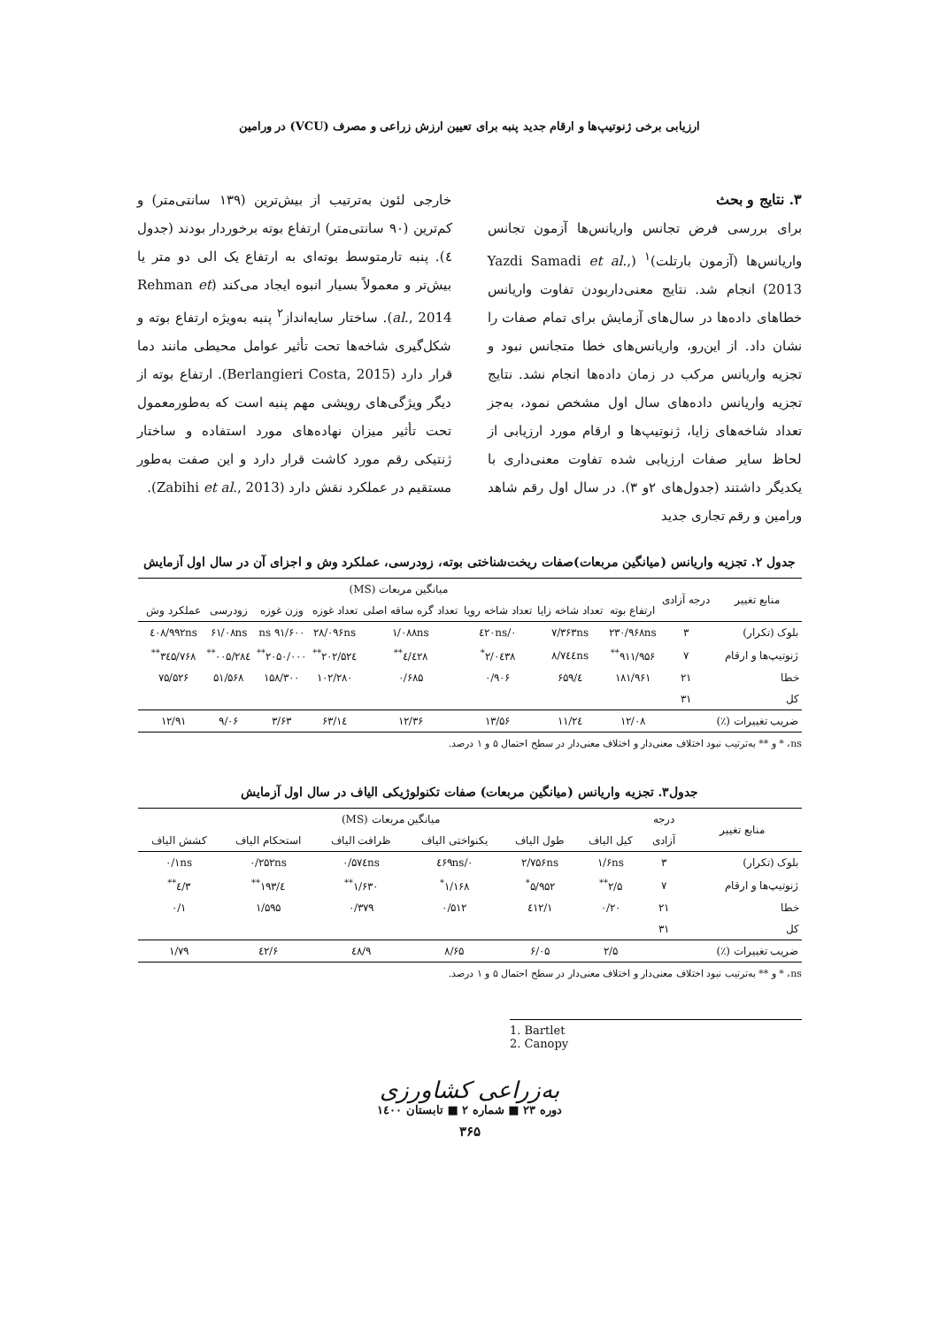ارزیابی برخی ژنوتیپ‌ها و ارقام جدید پنبه برای تعیین ارزش زراعی و مصرف (VCU) در ورامین
۳. نتایج و بحث
برای بررسی فرض تجانس واریانس‌ها آزمون تجانس واریانس‌ها (آزمون بارتلت)<sup>۱</sup> (Yazdi Samadi et al., 2013) انجام شد. نتایج معنی‌داربودن تفاوت واریانس خطاهای داده‌ها در سال‌های آزمایش برای تمام صفات را نشان داد. از این‌رو، واریانس‌های خطا متجانس نبود و تجزیه واریانس مرکب در زمان داده‌ها انجام نشد. نتایج تجزیه واریانس داده‌های سال اول مشخص نمود، به‌جز تعداد شاخه‌های زایا، ژنوتیپ‌ها و ارقام مورد ارزیابی از لحاظ سایر صفات ارزیابی شده تفاوت معنی‌داری با یکدیگر داشتند (جدول‌های ۲و ۳). در سال اول رقم شاهد ورامین و رقم تجاری جدید
خارجی لئون به‌ترتیب از بیش‌ترین (۱۳۹ سانتی‌متر) و کم‌ترین (۹۰ سانتی‌متر) ارتفاع بوته برخوردار بودند (جدول ٤). پنبه تارمتوسط بوته‌ای به ارتفاع یک الی دو متر یا بیش‌تر و معمولاً بسیار انبوه ایجاد می‌کند (Rehman et al., 2014). ساختار سایه‌انداز<sup>۲</sup> پنبه به‌ویژه ارتفاع بوته و شکل‌گیری شاخه‌ها تحت تأثیر عوامل محیطی مانند دما قرار دارد (Berlangieri Costa, 2015). ارتفاع بوته از دیگر ویژگی‌های رویشی مهم پنبه است که به‌طورمعمول تحت تأثیر میزان نهاده‌های مورد استفاده و ساختار ژنتیکی رقم مورد کاشت قرار دارد و این صفت به‌طور مستقیم در عملکرد نقش دارد (Zabihi et al., 2013).
جدول ۲. تجزیه واریانس (میانگین مربعات)صفات ریخت‌شناختی بوته، زودرسی، عملکرد وش و اجزای آن در سال اول آزمایش
| منابع تغییر | درجه آزادی | میانگین مربعات (MS) | | | | | | | | |
| --- | --- | --- | --- | --- | --- | --- | --- | --- | --- | --- |
| | | ارتفاع بوته | تعداد شاخه زایا | تعداد شاخه رویا | تعداد گره ساقه اصلی | تعداد غوزه | وزن غوزه | زودرسی | عملکرد وش | |
| بلوک (تکرار) | ۳ | ۲۳۰/۹۶۸ns | ۷/۳۶۳ns | ۰/٤۲۰ns | ۱/۰۸۸ns | ۲۸/۰۹۶ns | ۹۱/۶۰۰ ns | ۶۱/۰۸ns | ٤۰۸/۹۹۲ns | |
| ژنوتیپ‌ها و ارقام | ۷ | ۹۱۱/۹۵۶<sup>**</sup> | ۸/۷٤٤ns | ۲/۰٤۳۸<sup>*</sup> | ٤/٤۲۸<sup>**</sup> | ۲۰۲/۵۲٤<sup>**</sup> | ۲۰۵۰/۰۰۰<sup>**</sup> | ۲۸٤/۰۰۵<sup>**</sup> | ۳٤۵/۷۶۸<sup>**</sup> | |
| خطا | ۲۱ | ۱۸۱/۹۶۱ | ٤/۶۵۹ | ۰/۹۰۶ | ۰/۶۸۵ | ۱۰۲/۲۸۰ | ۱۵۸/۳۰۰ | ۵۱/۵۶۸ | ۷۵/۵۲۶ | |
| کل | ۳۱ | | | | | | | | | |
| ضریب تغییرات (٪) | | ۱۲/۰۸ | ۱۱/۲٤ | ۱۳/۵۶ | ۱۲/۳۶ | ۱٤/۶۳ | ۳/۶۳ | ۹/۰۶ | ۱۲/۹۱ | |
ns، * و ** به‌ترتیب نبود اختلاف معنی‌دار و اختلاف معنی‌دار در سطح احتمال ۵ و ۱ درصد.
جدول۳. تجزیه واریانس (میانگین مربعات) صفات تکنولوژیکی الیاف در سال اول آزمایش
| منابع تغییر | درجه | میانگین مربعات (MS) | | | | | |
| --- | --- | --- | --- | --- | --- | --- | --- |
| | آزادی | کیل الیاف | طول الیاف | یکنواختی الیاف | ظرافت الیاف | استحکام الیاف | کشش الیاف |
| بلوک (تکرار) | ۳ | ۱/۶ns | ۲/۷۵۶ns | ۰/٤۶۹ns | ۰/۵۷٤ns | ۰/۲۵۲ns | ۰/۱ns |
| ژنوتیپ‌ها و ارقام | ۷ | ۲/۵<sup>**</sup> | ۵/۹۵۲<sup>*</sup> | ۱/۱۶۸<sup>*</sup> | ۱/۶۳۰<sup>**</sup> | ٤/۱۹۳<sup>**</sup> | ۳/٤<sup>**</sup> |
| خطا | ۲۱ | ۰/۲۰ | ۱/٤۱۲ | ۰/۵۱۲ | ۰/۳۷۹ | ۱/۵۹۵ | ۰/۱ |
| کل | ۳۱ | | | | | | |
| ضریب تغییرات (٪) | | ۲/۵ | ۶/۰۵ | ۸/۶۵ | ۹/٤۸ | ۶/٤۲ | ۱/۷۹ |
ns، * و ** به‌ترتیب نبود اختلاف معنی‌دار و اختلاف معنی‌دار در سطح احتمال ۵ و ۱ درصد.
1. Bartlet
2. Canopy
به‌زراعی کشاورزی
دوره ۲۳ ■ شماره ۲ ■ تابستان ۱٤۰۰
۳۶۵